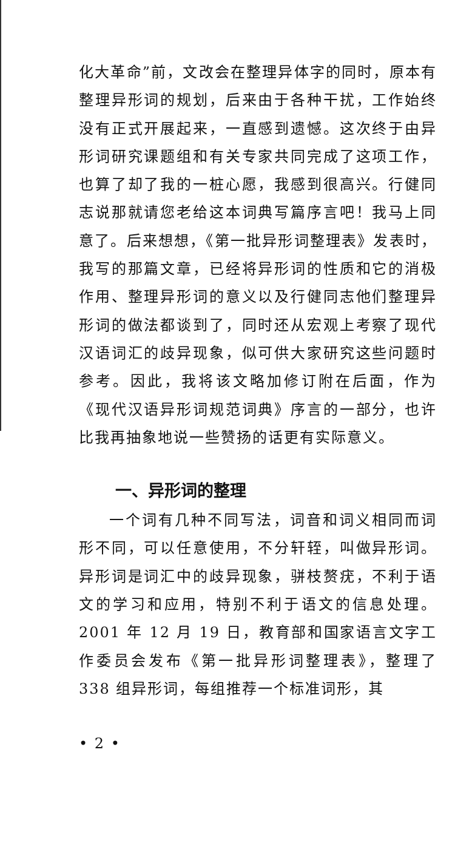化大革命”前，文改会在整理异体字的同时，原本有整理异形词的规划，后来由于各种干扰，工作始终没有正式开展起来，一直感到遗憾。这次终于由异形词研究课题组和有关专家共同完成了这项工作，也算了却了我的一桩心愿，我感到很高兴。行健同志说那就请您老给这本词典写篇序言吧！我马上同意了。后来想想，《第一批异形词整理表》发表时，我写的那篇文章，已经将异形词的性质和它的消极作用、整理异形词的意义以及行健同志他们整理异形词的做法都谈到了，同时还从宏观上考察了现代汉语词汇的歧异现象，似可供大家研究这些问题时参考。因此，我将该文略加修订附在后面，作为《现代汉语异形词规范词典》序言的一部分，也许比我再抽象地说一些赞扬的话更有实际意义。
一、异形词的整理
一个词有几种不同写法，词音和词义相同而词形不同，可以任意使用，不分轩轾，叫做异形词。异形词是词汇中的歧异现象，骈枝赘疣，不利于语文的学习和应用，特别不利于语文的信息处理。2001 年 12 月 19 日，教育部和国家语言文字工作委员会发布《第一批异形词整理表》，整理了 338 组异形词，每组推荐一个标准词形，其
• 2 •